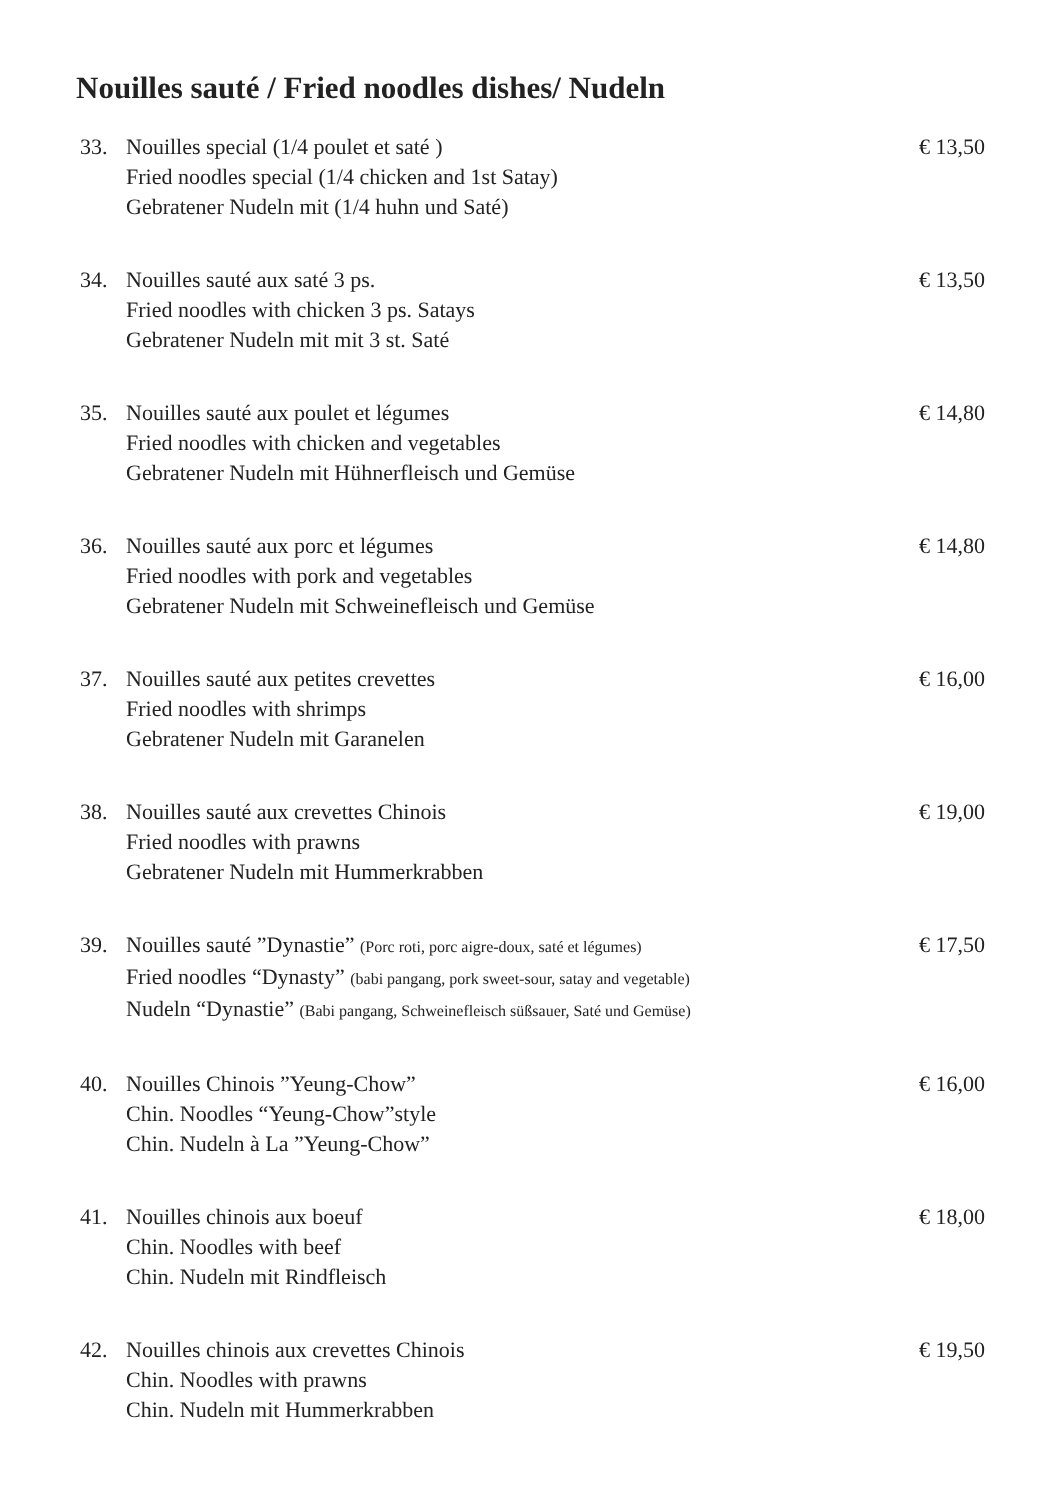Nouilles sauté / Fried noodles dishes/ Nudeln
33. Nouilles special (1/4 poulet et saté )
Fried noodles special (1/4 chicken and 1st Satay)
Gebratener Nudeln mit (1/4 huhn und Saté)
€ 13,50
34. Nouilles sauté aux saté 3 ps.
Fried noodles with chicken 3 ps. Satays
Gebratener Nudeln mit mit 3 st. Saté
€ 13,50
35. Nouilles sauté aux poulet et légumes
Fried noodles with chicken and vegetables
Gebratener Nudeln mit Hühnerfleisch und Gemüse
€ 14,80
36. Nouilles sauté aux porc et légumes
Fried noodles with pork and vegetables
Gebratener Nudeln mit Schweinefleisch und Gemüse
€ 14,80
37. Nouilles sauté aux petites crevettes
Fried noodles with shrimps
Gebratener Nudeln mit Garanelen
€ 16,00
38. Nouilles sauté aux crevettes Chinois
Fried noodles with prawns
Gebratener Nudeln mit Hummerkrabben
€ 19,00
39. Nouilles sauté ”Dynastie” (Porc roti, porc aigre-doux, saté et légumes)
Fried noodles “Dynasty” (babi pangang, pork sweet-sour, satay and vegetable)
Nudeln “Dynastie” (Babi pangang, Schweinefleisch süßsauer, Saté und Gemüse)
€ 17,50
40. Nouilles Chinois ”Yeung-Chow”
Chin. Noodles “Yeung-Chow”style
Chin. Nudeln à La ”Yeung-Chow”
€ 16,00
41. Nouilles chinois aux boeuf
Chin. Noodles with beef
Chin. Nudeln mit Rindfleisch
€ 18,00
42. Nouilles chinois aux crevettes Chinois
Chin. Noodles with prawns
Chin. Nudeln mit Hummerkrabben
€ 19,50